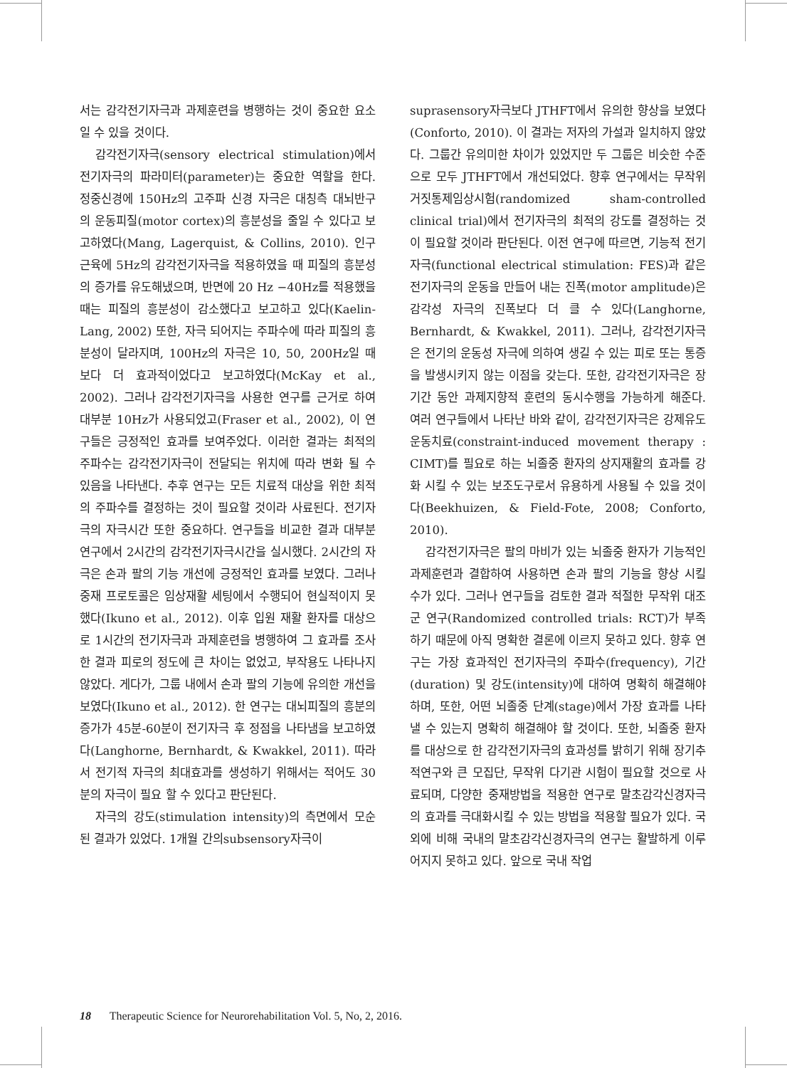서는 감각전기자극과 과제훈련을 병행하는 것이 중요한 요소일 수 있을 것이다.
감각전기자극(sensory electrical stimulation)에서 전기자극의 파라미터(parameter)는 중요한 역할을 한다. 정중신경에 150Hz의 고주파 신경 자극은 대칭측 대뇌반구의 운동피질(motor cortex)의 흥분성을 줄일 수 있다고 보고하였다(Mang, Lagerquist, & Collins, 2010). 인구근육에 5Hz의 감각전기자극을 적용하였을 때 피질의 흥분성의 증가를 유도해냈으며, 반면에 20 Hz −40Hz를 적용했을 때는 피질의 흥분성이 감소했다고 보고하고 있다(Kaelin-Lang, 2002) 또한, 자극 되어지는 주파수에 따라 피질의 흥분성이 달라지며, 100Hz의 자극은 10, 50, 200Hz일 때 보다 더 효과적이었다고 보고하였다(McKay et al., 2002). 그러나 감각전기자극을 사용한 연구를 근거로 하여 대부분 10Hz가 사용되었고(Fraser et al., 2002), 이 연구들은 긍정적인 효과를 보여주었다. 이러한 결과는 최적의 주파수는 감각전기자극이 전달되는 위치에 따라 변화 될 수 있음을 나타낸다. 추후 연구는 모든 치료적 대상을 위한 최적의 주파수를 결정하는 것이 필요할 것이라 사료된다. 전기자극의 자극시간 또한 중요하다. 연구들을 비교한 결과 대부분 연구에서 2시간의 감각전기자극시간을 실시했다. 2시간의 자극은 손과 팔의 기능 개선에 긍정적인 효과를 보였다. 그러나 중재 프로토콜은 임상재활 세팅에서 수행되어 현실적이지 못했다(Ikuno et al., 2012). 이후 입원 재활 환자를 대상으로 1시간의 전기자극과 과제훈련을 병행하여 그 효과를 조사한 결과 피로의 정도에 큰 차이는 없었고, 부작용도 나타나지 않았다. 게다가, 그룹 내에서 손과 팔의 기능에 유의한 개선을 보였다(Ikuno et al., 2012). 한 연구는 대뇌피질의 흥분의 증가가 45분-60분이 전기자극 후 정점을 나타냄을 보고하였다(Langhorne, Bernhardt, & Kwakkel, 2011). 따라서 전기적 자극의 최대효과를 생성하기 위해서는 적어도 30분의 자극이 필요 할 수 있다고 판단된다.
자극의 강도(stimulation intensity)의 측면에서 모순된 결과가 있었다. 1개월 간의subsensory자극이
suprasensory자극보다 JTHFT에서 유의한 향상을 보였다(Conforto, 2010). 이 결과는 저자의 가설과 일치하지 않았다. 그룹간 유의미한 차이가 있었지만 두 그룹은 비슷한 수준으로 모두 JTHFT에서 개선되었다. 향후 연구에서는 무작위 거짓통제임상시험(randomized sham-controlled clinical trial)에서 전기자극의 최적의 강도를 결정하는 것이 필요할 것이라 판단된다. 이전 연구에 따르면, 기능적 전기자극(functional electrical stimulation: FES)과 같은 전기자극의 운동을 만들어 내는 진폭(motor amplitude)은 감각성 자극의 진폭보다 더 클 수 있다(Langhorne, Bernhardt, & Kwakkel, 2011). 그러나, 감각전기자극은 전기의 운동성 자극에 의하여 생길 수 있는 피로 또는 통증을 발생시키지 않는 이점을 갖는다. 또한, 감각전기자극은 장기간 동안 과제지향적 훈련의 동시수행을 가능하게 해준다. 여러 연구들에서 나타난 바와 같이, 감각전기자극은 강제유도운동치료(constraint-induced movement therapy : CIMT)를 필요로 하는 뇌졸중 환자의 상지재활의 효과를 강화 시킬 수 있는 보조도구로서 유용하게 사용될 수 있을 것이다(Beekhuizen, & Field-Fote, 2008; Conforto, 2010).
감각전기자극은 팔의 마비가 있는 뇌졸중 환자가 기능적인 과제훈련과 결합하여 사용하면 손과 팔의 기능을 향상 시킬 수가 있다. 그러나 연구들을 검토한 결과 적절한 무작위 대조군 연구(Randomized controlled trials: RCT)가 부족하기 때문에 아직 명확한 결론에 이르지 못하고 있다. 향후 연구는 가장 효과적인 전기자극의 주파수(frequency), 기간(duration) 및 강도(intensity)에 대하여 명확히 해결해야 하며, 또한, 어떤 뇌졸중 단계(stage)에서 가장 효과를 나타낼 수 있는지 명확히 해결해야 할 것이다. 또한, 뇌졸중 환자를 대상으로 한 감각전기자극의 효과성를 밝히기 위해 장기추적연구와 큰 모집단, 무작위 다기관 시험이 필요할 것으로 사료되며, 다양한 중재방법을 적용한 연구로 말초감각신경자극의 효과를 극대화시킬 수 있는 방법을 적용할 필요가 있다. 국외에 비해 국내의 말초감각신경자극의 연구는 활발하게 이루어지지 못하고 있다. 앞으로 국내 작업
18 Therapeutic Science for Neurorehabilitation Vol. 5, No, 2, 2016.